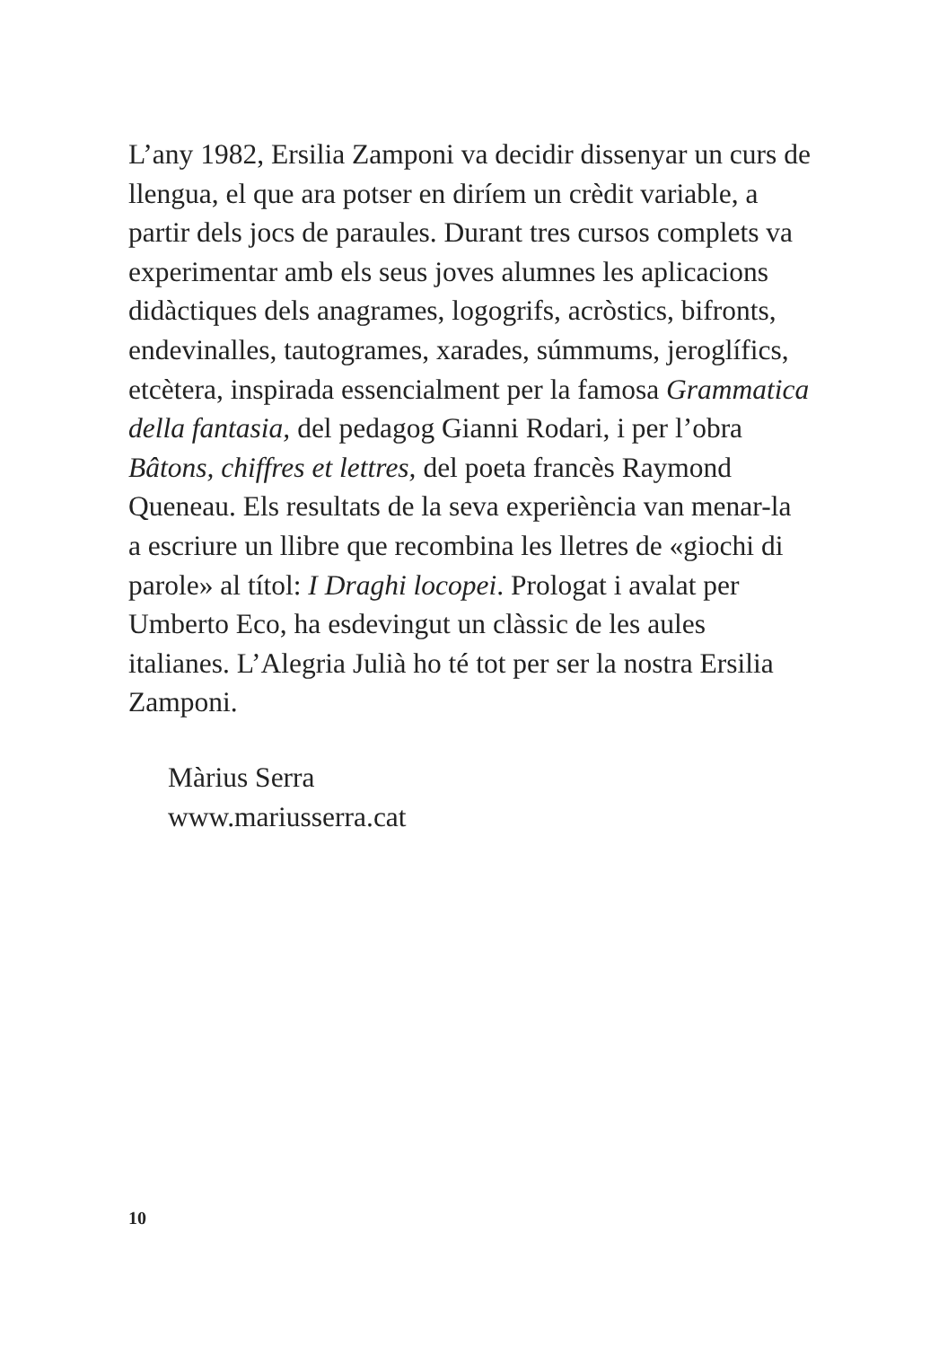L’any 1982, Ersilia Zamponi va decidir dissenyar un curs de llengua, el que ara potser en diríem un crèdit variable, a partir dels jocs de paraules. Durant tres cursos complets va experimentar amb els seus joves alumnes les aplicacions didàctiques dels anagrames, logogrifs, acròstics, bifronts, endevinalles, tautogrames, xarades, súmmums, jeroglífics, etcètera, inspirada essencialment per la famosa Grammatica della fantasia, del pedagog Gianni Rodari, i per l’obra Bâtons, chiffres et lettres, del poeta francès Raymond Queneau. Els resultats de la seva experiència van menar-la a escriure un llibre que recombina les lletres de «giochi di parole» al títol: I Draghi locopei. Prologat i avalat per Umberto Eco, ha esdevingut un clàssic de les aules italianes. L’Alegria Julià ho té tot per ser la nostra Ersilia Zamponi.
Màrius Serra
www.mariusserra.cat
10